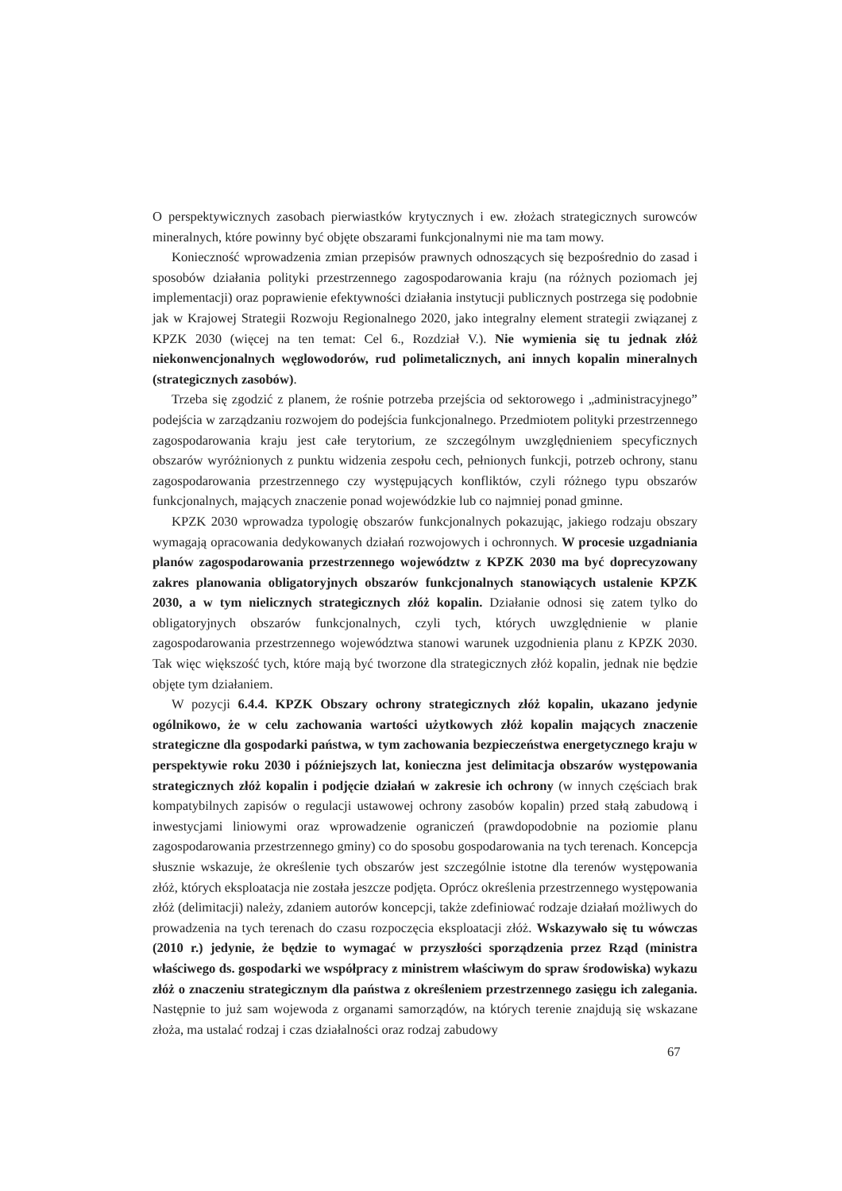O perspektywicznych zasobach pierwiastków krytycznych i ew. złożach strategicznych surowców mineralnych, które powinny być objęte obszarami funkcjonalnymi nie ma tam mowy.
Konieczność wprowadzenia zmian przepisów prawnych odnoszących się bezpośrednio do zasad i sposobów działania polityki przestrzennego zagospodarowania kraju (na różnych poziomach jej implementacji) oraz poprawienie efektywności działania instytucji publicznych postrzega się podobnie jak w Krajowej Strategii Rozwoju Regionalnego 2020, jako integralny element strategii związanej z KPZK 2030 (więcej na ten temat: Cel 6., Rozdział V.). Nie wymienia się tu jednak złóż niekonwencjonalnych węglowodorów, rud polimetalicznych, ani innych kopalin mineralnych (strategicznych zasobów).
Trzeba się zgodzić z planem, że rośnie potrzeba przejścia od sektorowego i „administracyjnego” podejścia w zarządzaniu rozwojem do podejścia funkcjonalnego. Przedmiotem polityki przestrzennego zagospodarowania kraju jest całe terytorium, ze szczególnym uwzględnieniem specyficznych obszarów wyróżnionych z punktu widzenia zespołu cech, pełnionych funkcji, potrzeb ochrony, stanu zagospodarowania przestrzennego czy występujących konfliktów, czyli różnego typu obszarów funkcjonalnych, mających znaczenie ponad wojewódzkie lub co najmniej ponad gminne.
KPZK 2030 wprowadza typologię obszarów funkcjonalnych pokazując, jakiego rodzaju obszary wymagają opracowania dedykowanych działań rozwojowych i ochronnych. W procesie uzgadniania planów zagospodarowania przestrzennego województw z KPZK 2030 ma być doprecyzowany zakres planowania obligatoryjnych obszarów funkcjonalnych stanowiących ustalenie KPZK 2030, a w tym nielicznych strategicznych złóż kopalin. Działanie odnosi się zatem tylko do obligatoryjnych obszarów funkcjonalnych, czyli tych, których uwzględnienie w planie zagospodarowania przestrzennego województwa stanowi warunek uzgodnienia planu z KPZK 2030. Tak więc większość tych, które mają być tworzone dla strategicznych złóż kopalin, jednak nie będzie objęte tym działaniem.
W pozycji 6.4.4. KPZK Obszary ochrony strategicznych złóż kopalin, ukazano jedynie ogólnikowo, że w celu zachowania wartości użytkowych złóż kopalin mających znaczenie strategiczne dla gospodarki państwa, w tym zachowania bezpieczeństwa energetycznego kraju w perspektywie roku 2030 i późniejszych lat, konieczna jest delimitacja obszarów występowania strategicznych złóż kopalin i podjęcie działań w zakresie ich ochrony (w innych częściach brak kompatybilnych zapisów o regulacji ustawowej ochrony zasobów kopalin) przed stałą zabudową i inwestycjami liniowymi oraz wprowadzenie ograniczeń (prawdopodobnie na poziomie planu zagospodarowania przestrzennego gminy) co do sposobu gospodarowania na tych terenach. Koncepcja słusznie wskazuje, że określenie tych obszarów jest szczególnie istotne dla terenów występowania złóż, których eksploatacja nie została jeszcze podjęta. Oprócz określenia przestrzennego występowania złóż (delimitacji) należy, zdaniem autorów koncepcji, także zdefiniować rodzaje działań możliwych do prowadzenia na tych terenach do czasu rozpoczęcia eksploatacji złóż. Wskazywało się tu wówczas (2010 r.) jedynie, że będzie to wymagać w przyszłości sporządzenia przez Rząd (ministra właściwego ds. gospodarki we współpracy z ministrem właściwym do spraw środowiska) wykazu złóż o znaczeniu strategicznym dla państwa z określeniem przestrzennego zasięgu ich zalegania. Następnie to już sam wojewoda z organami samorządów, na których terenie znajdują się wskazane złoża, ma ustalać rodzaj i czas działalności oraz rodzaj zabudowy
67